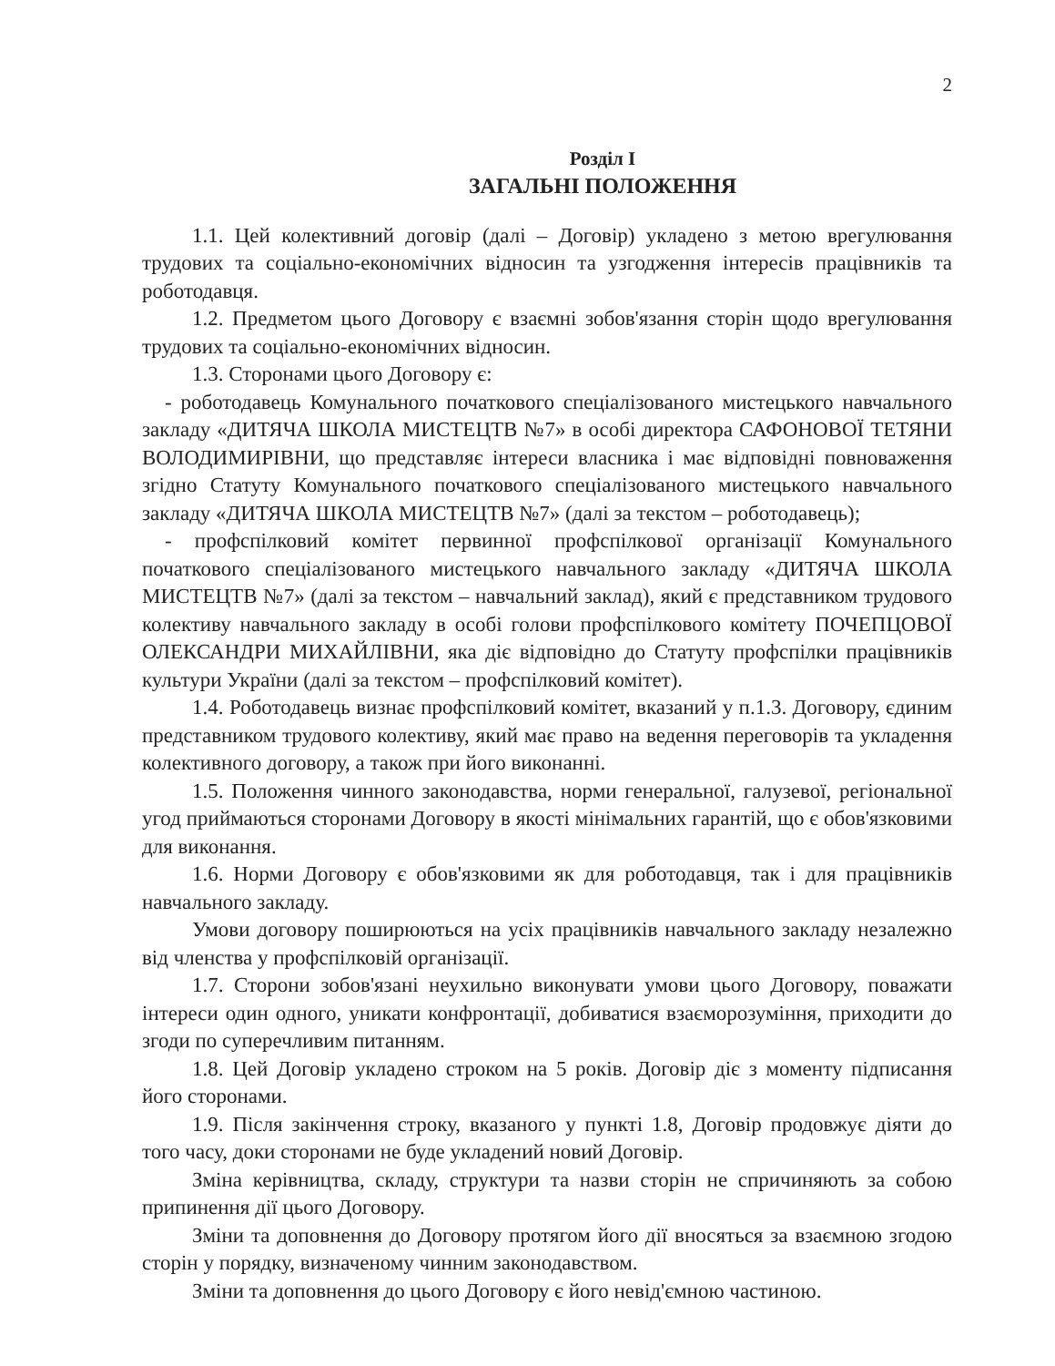2
Розділ І
ЗАГАЛЬНІ ПОЛОЖЕННЯ
1.1. Цей колективний договір (далі – Договір) укладено з метою врегулювання трудових та соціально-економічних відносин та узгодження інтересів працівників та роботодавця.
1.2. Предметом цього Договору є взаємні зобов'язання сторін щодо врегулювання трудових та соціально-економічних відносин.
1.3. Сторонами цього Договору є:
- роботодавець Комунального початкового спеціалізованого мистецького навчального закладу «ДИТЯЧА ШКОЛА МИСТЕЦТВ №7» в особі директора САФОНОВОЇ ТЕТЯНИ ВОЛОДИМИРІВНИ, що представляє інтереси власника і має відповідні повноваження згідно Статуту Комунального початкового спеціалізованого мистецького навчального закладу «ДИТЯЧА ШКОЛА МИСТЕЦТВ №7» (далі за текстом – роботодавець);
- профспілковий комітет первинної профспілкової організації Комунального початкового спеціалізованого мистецького навчального закладу «ДИТЯЧА ШКОЛА МИСТЕЦТВ №7» (далі за текстом – навчальний заклад), який є представником трудового колективу навчального закладу в особі голови профспілкового комітету ПОЧЕПЦОВОЇ ОЛЕКСАНДРИ МИХАЙЛІВНИ, яка діє відповідно до Статуту профспілки працівників культури України (далі за текстом – профспілковий комітет).
1.4. Роботодавець визнає профспілковий комітет, вказаний у п.1.3. Договору, єдиним представником трудового колективу, який має право на ведення переговорів та укладення колективного договору, а також при його виконанні.
1.5. Положення чинного законодавства, норми генеральної, галузевої, регіональної угод приймаються сторонами Договору в якості мінімальних гарантій, що є обов'язковими для виконання.
1.6. Норми Договору є обов'язковими як для роботодавця, так і для працівників навчального закладу.
Умови договору поширюються на усіх працівників навчального закладу незалежно від членства у профспілковій організації.
1.7. Сторони зобов'язані неухильно виконувати умови цього Договору, поважати інтереси один одного, уникати конфронтації, добиватися взаєморозуміння, приходити до згоди по суперечливим питанням.
1.8. Цей Договір укладено строком на 5 років. Договір діє з моменту підписання його сторонами.
1.9. Після закінчення строку, вказаного у пункті 1.8, Договір продовжує діяти до того часу, доки сторонами не буде укладений новий Договір.
Зміна керівництва, складу, структури та назви сторін не спричиняють за собою припинення дії цього Договору.
Зміни та доповнення до Договору протягом його дії вносяться за взаємною згодою сторін у порядку, визначеному чинним законодавством.
Зміни та доповнення до цього Договору є його невід'ємною частиною.